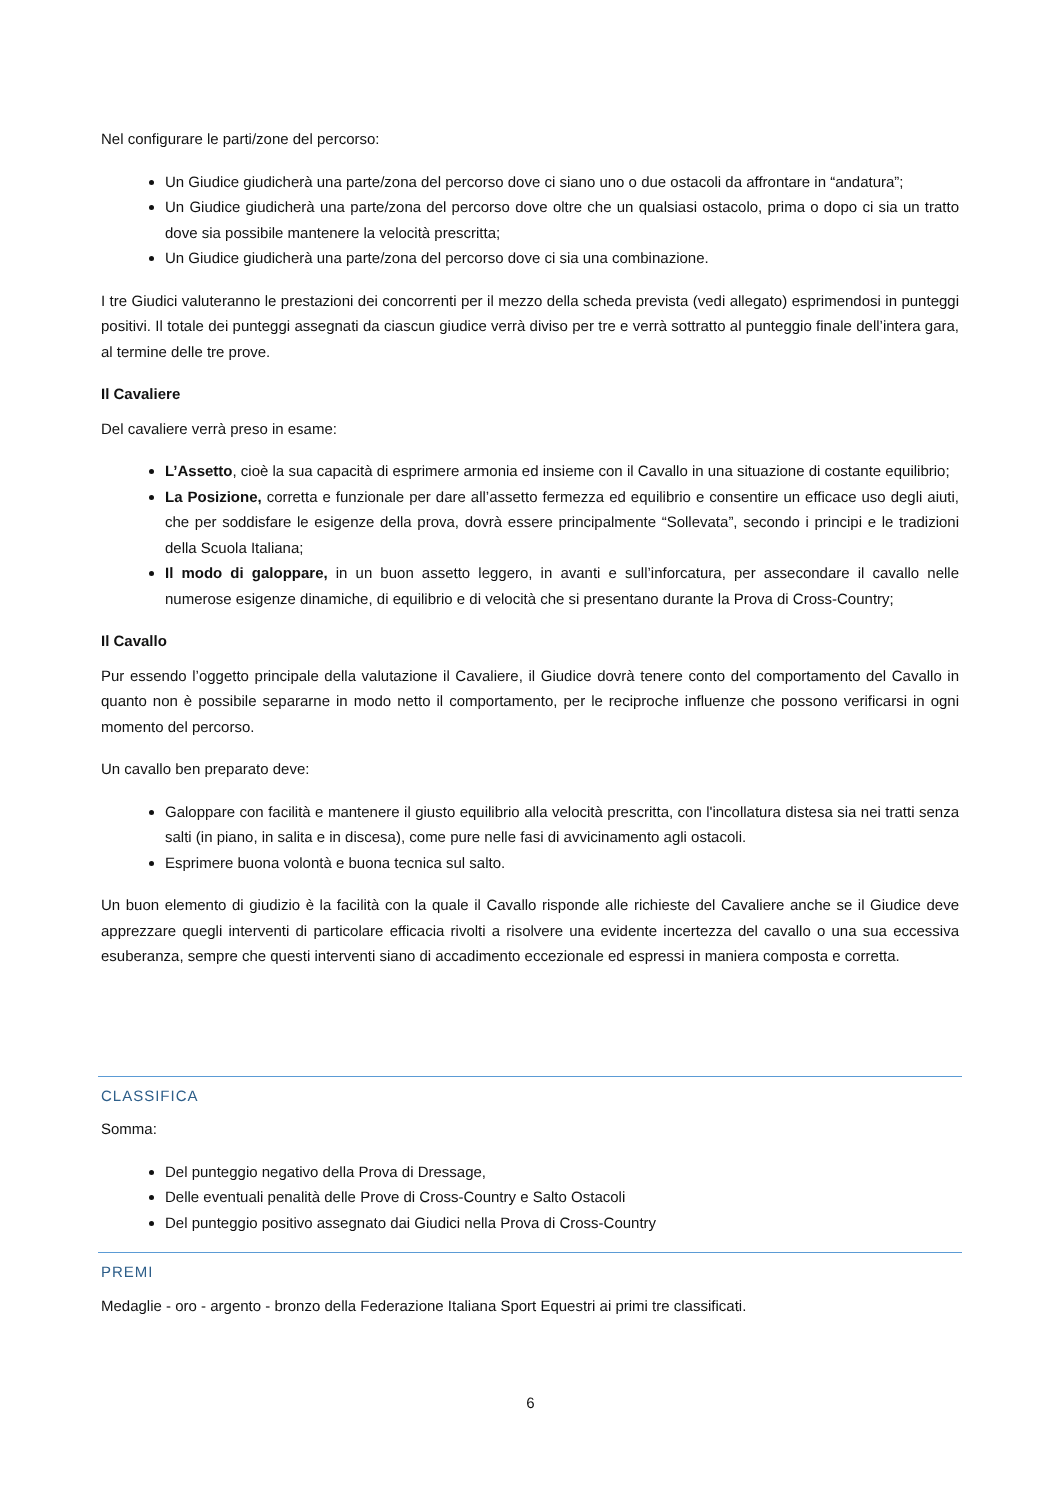Nel configurare le parti/zone del percorso:
Un Giudice giudicherà una parte/zona del percorso dove ci siano uno o due ostacoli da affrontare in “andatura”;
Un Giudice giudicherà una parte/zona del percorso dove oltre che un qualsiasi ostacolo, prima o dopo ci sia un tratto dove sia possibile mantenere la velocità prescritta;
Un Giudice giudicherà una parte/zona del percorso dove ci sia una combinazione.
I tre Giudici valuteranno le prestazioni dei concorrenti per il mezzo della scheda prevista (vedi allegato) esprimendosi in punteggi positivi. Il totale dei punteggi assegnati da ciascun giudice verrà diviso per tre e verrà sottratto al punteggio finale dell’intera gara, al termine delle tre prove.
Il Cavaliere
Del cavaliere verrà preso in esame:
L’Assetto, cioè la sua capacità di esprimere armonia ed insieme con il Cavallo in una situazione di costante equilibrio;
La Posizione, corretta e funzionale per dare all’assetto fermezza ed equilibrio e consentire un efficace uso degli aiuti, che per soddisfare le esigenze della prova, dovrà essere principalmente “Sollevata”, secondo i principi e le tradizioni della Scuola Italiana;
Il modo di galoppare, in un buon assetto leggero, in avanti e sull’inforcatura, per assecondare il cavallo nelle numerose esigenze dinamiche, di equilibrio e di velocità che si presentano durante la Prova di Cross-Country;
Il Cavallo
Pur essendo l’oggetto principale della valutazione il Cavaliere, il Giudice dovrà tenere conto del comportamento del Cavallo in quanto non è possibile separarne in modo netto il comportamento, per le reciproche influenze che possono verificarsi in ogni momento del percorso.
Un cavallo ben preparato deve:
Galoppare con facilità e mantenere il giusto equilibrio alla velocità prescritta, con l'incollatura distesa sia nei tratti senza salti (in piano, in salita e in discesa), come pure nelle fasi di avvicinamento agli ostacoli.
Esprimere buona volontà e buona tecnica sul salto.
Un buon elemento di giudizio è la facilità con la quale il Cavallo risponde alle richieste del Cavaliere anche se il Giudice deve apprezzare quegli interventi di particolare efficacia rivolti a risolvere una evidente incertezza del cavallo o una sua eccessiva esuberanza, sempre che questi interventi siano di accadimento eccezionale ed espressi in maniera composta e corretta.
CLASSIFICA
Somma:
Del punteggio negativo della Prova di Dressage,
Delle eventuali penalità delle Prove di Cross-Country e Salto Ostacoli
Del punteggio positivo assegnato dai Giudici nella Prova di Cross-Country
PREMI
Medaglie - oro - argento - bronzo della Federazione Italiana Sport Equestri ai primi tre classificati.
6